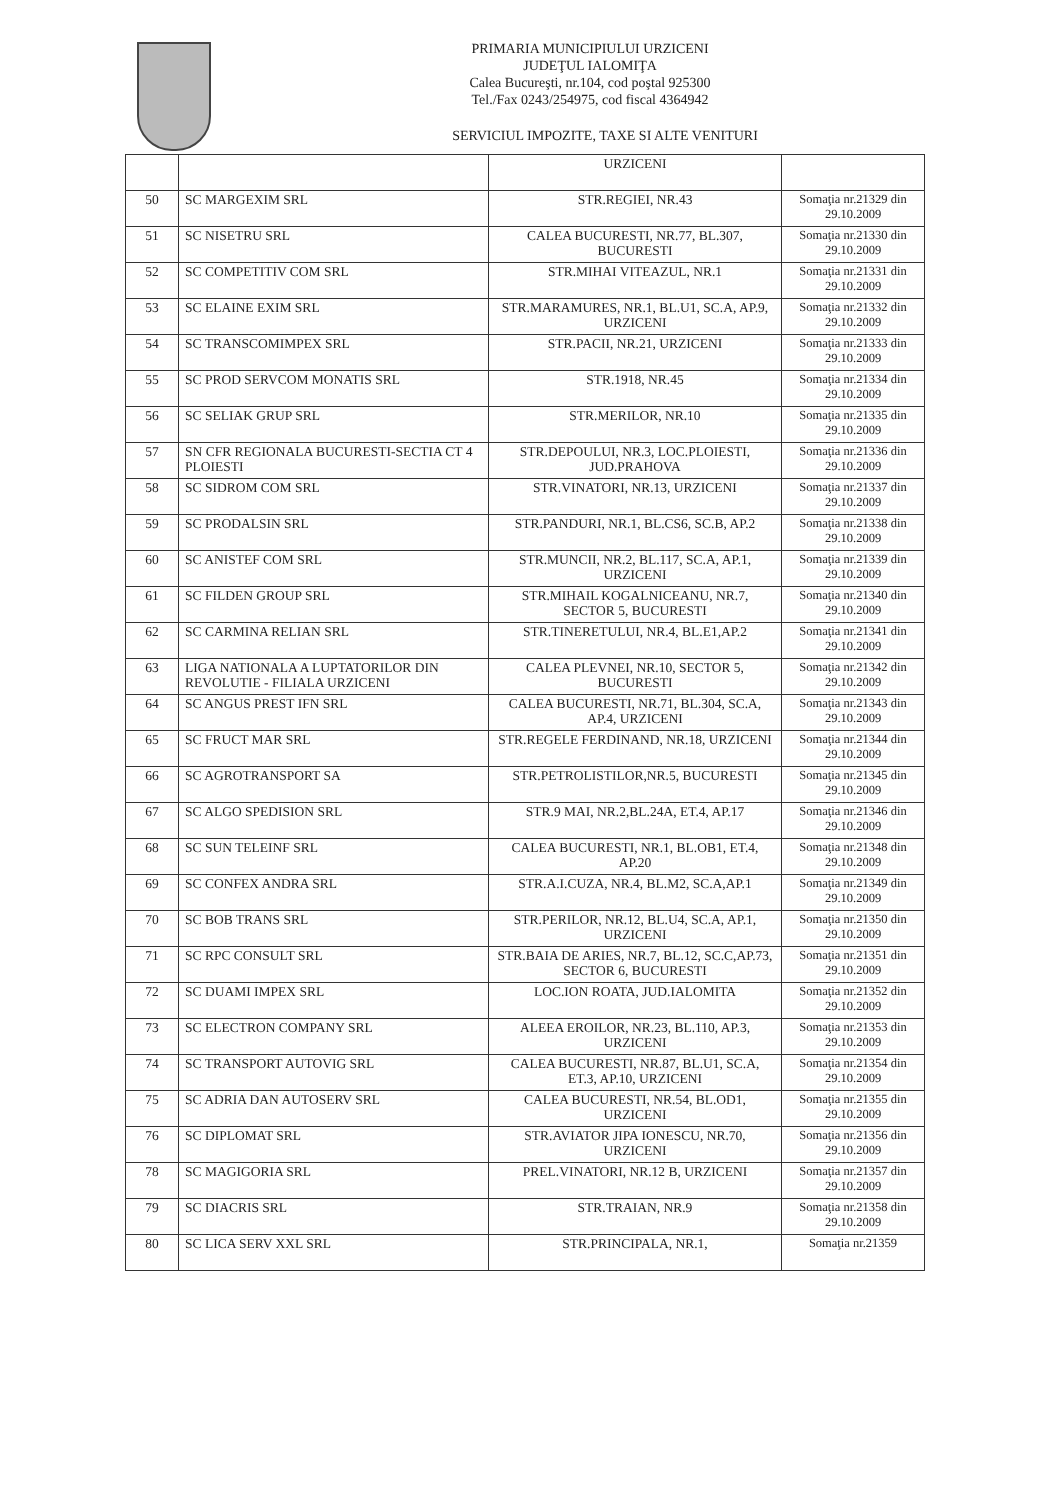PRIMARIA MUNICIPIULUI URZICENI
JUDEŢUL IALOMIŢA
Calea Bucureşti, nr.104, cod poştal 925300
Tel./Fax 0243/254975, cod fiscal 4364942
SERVICIUL IMPOZITE, TAXE SI ALTE VENITURI
| | | URZICENI | |
| 50 | SC MARGEXIM SRL | STR.REGIEI, NR.43 | Somaţia nr.21329 din 29.10.2009 |
| 51 | SC NISETRU SRL | CALEA BUCURESTI, NR.77, BL.307, BUCURESTI | Somaţia nr.21330 din 29.10.2009 |
| 52 | SC COMPETITIV COM SRL | STR.MIHAI VITEAZUL, NR.1 | Somaţia nr.21331 din 29.10.2009 |
| 53 | SC ELAINE EXIM SRL | STR.MARAMURES, NR.1, BL.U1, SC.A, AP.9, URZICENI | Somaţia nr.21332 din 29.10.2009 |
| 54 | SC TRANSCOMIMPEX SRL | STR.PACII, NR.21, URZICENI | Somaţia nr.21333 din 29.10.2009 |
| 55 | SC PROD SERVCOM MONATIS SRL | STR.1918, NR.45 | Somaţia nr.21334 din 29.10.2009 |
| 56 | SC SELIAK GRUP SRL | STR.MERILOR, NR.10 | Somaţia nr.21335 din 29.10.2009 |
| 57 | SN CFR REGIONALA BUCURESTI-SECTIA CT 4 PLOIESTI | STR.DEPOULUI, NR.3, LOC.PLOIESTI, JUD.PRAHOVA | Somaţia nr.21336 din 29.10.2009 |
| 58 | SC SIDROM COM SRL | STR.VINATORI, NR.13, URZICENI | Somaţia nr.21337 din 29.10.2009 |
| 59 | SC PRODALSIN SRL | STR.PANDURI, NR.1, BL.CS6, SC.B, AP.2 | Somaţia nr.21338 din 29.10.2009 |
| 60 | SC ANISTEF COM SRL | STR.MUNCII, NR.2, BL.117, SC.A, AP.1, URZICENI | Somaţia nr.21339 din 29.10.2009 |
| 61 | SC FILDEN GROUP SRL | STR.MIHAIL KOGALNICEANU, NR.7, SECTOR 5, BUCURESTI | Somaţia nr.21340 din 29.10.2009 |
| 62 | SC CARMINA RELIAN SRL | STR.TINERETULUI, NR.4, BL.E1,AP.2 | Somaţia nr.21341 din 29.10.2009 |
| 63 | LIGA NATIONALA A LUPTATORILOR DIN REVOLUTIE - FILIALA URZICENI | CALEA PLEVNEI, NR.10, SECTOR 5, BUCURESTI | Somaţia nr.21342 din 29.10.2009 |
| 64 | SC ANGUS PREST IFN SRL | CALEA BUCURESTI, NR.71, BL.304, SC.A, AP.4, URZICENI | Somaţia nr.21343 din 29.10.2009 |
| 65 | SC FRUCT MAR SRL | STR.REGELE FERDINAND, NR.18, URZICENI | Somaţia nr.21344 din 29.10.2009 |
| 66 | SC AGROTRANSPORT SA | STR.PETROLISTILOR,NR.5, BUCURESTI | Somaţia nr.21345 din 29.10.2009 |
| 67 | SC ALGO SPEDISION SRL | STR.9 MAI, NR.2,BL.24A, ET.4, AP.17 | Somaţia nr.21346 din 29.10.2009 |
| 68 | SC SUN TELEINF SRL | CALEA BUCURESTI, NR.1, BL.OB1, ET.4, AP.20 | Somaţia nr.21348 din 29.10.2009 |
| 69 | SC CONFEX ANDRA SRL | STR.A.I.CUZA, NR.4, BL.M2, SC.A,AP.1 | Somaţia nr.21349 din 29.10.2009 |
| 70 | SC BOB TRANS SRL | STR.PERILOR, NR.12, BL.U4, SC.A, AP.1, URZICENI | Somaţia nr.21350 din 29.10.2009 |
| 71 | SC RPC CONSULT SRL | STR.BAIA DE ARIES, NR.7, BL.12, SC.C,AP.73, SECTOR 6, BUCURESTI | Somaţia nr.21351 din 29.10.2009 |
| 72 | SC DUAMI IMPEX SRL | LOC.ION ROATA, JUD.IALOMITA | Somaţia nr.21352 din 29.10.2009 |
| 73 | SC ELECTRON COMPANY SRL | ALEEA EROILOR, NR.23, BL.110, AP.3, URZICENI | Somaţia nr.21353 din 29.10.2009 |
| 74 | SC TRANSPORT AUTOVIG SRL | CALEA BUCURESTI, NR.87, BL.U1, SC.A, ET.3, AP.10, URZICENI | Somaţia nr.21354 din 29.10.2009 |
| 75 | SC ADRIA DAN AUTOSERV SRL | CALEA BUCURESTI, NR.54, BL.OD1, URZICENI | Somaţia nr.21355 din 29.10.2009 |
| 76 | SC DIPLOMAT SRL | STR.AVIATOR JIPA IONESCU, NR.70, URZICENI | Somaţia nr.21356 din 29.10.2009 |
| 78 | SC MAGIGORIA SRL | PREL.VINATORI, NR.12 B, URZICENI | Somaţia nr.21357 din 29.10.2009 |
| 79 | SC DIACRIS SRL | STR.TRAIAN, NR.9 | Somaţia nr.21358 din 29.10.2009 |
| 80 | SC LICA SERV XXL SRL | STR.PRINCIPALA, NR.1, | Somaţia nr.21359 |